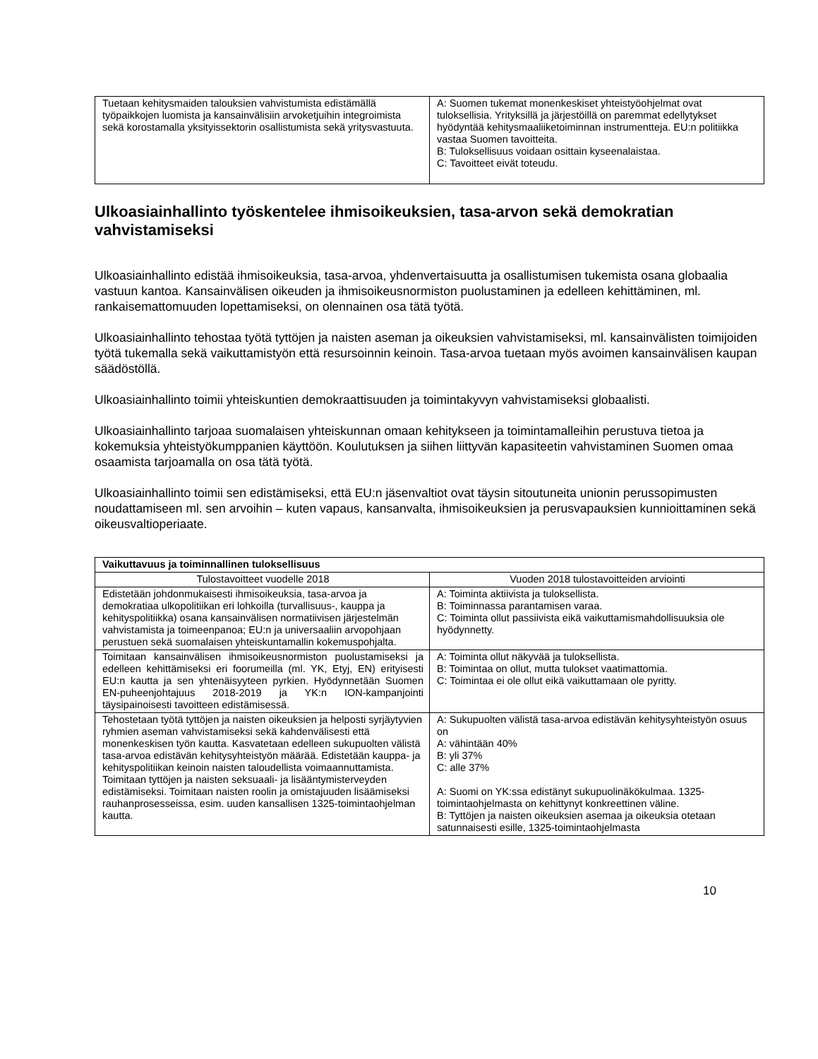| Tuetaan kehitysmaiden talouksien vahvistumista edistämällä työpaikkojen luomista ja kansainvälisiin arvoketjuihin integroimista sekä korostamalla yksityissektorin osallistumista sekä yritysvastuuta. | A: Suomen tukemat monenkeskiset yhteistyöohjelmat ovat tuloksellisia. Yrityksillä ja järjestöillä on paremmat edellytykset hyödyntää kehitysmaaliiketoiminnan instrumentteja. EU:n politiikka vastaa Suomen tavoitteita. B: Tuloksellisuus voidaan osittain kyseenalaistaa. C: Tavoitteet eivät toteudu. |
Ulkoasiainhallinto työskentelee ihmisoikeuksien, tasa-arvon sekä demokratian vahvistamiseksi
Ulkoasiainhallinto edistää ihmisoikeuksia, tasa-arvoa, yhdenvertaisuutta ja osallistumisen tukemista osana globaalia vastuun kantoa. Kansainvälisen oikeuden ja ihmisoikeusnormiston puolustaminen ja edelleen kehittäminen, ml. rankaisemattomuuden lopettamiseksi, on olennainen osa tätä työtä.
Ulkoasiainhallinto tehostaa työtä tyttöjen ja naisten aseman ja oikeuksien vahvistamiseksi, ml. kansainvälisten toimijoiden työtä tukemalla sekä vaikuttamistyön että resursoinnin keinoin. Tasa-arvoa tuetaan myös avoimen kansainvälisen kaupan säädöstöllä.
Ulkoasiainhallinto toimii yhteiskuntien demokraattisuuden ja toimintakyvyn vahvistamiseksi globaalisti.
Ulkoasiainhallinto tarjoaa suomalaisen yhteiskunnan omaan kehitykseen ja toimintamalleihin perustuva tietoa ja kokemuksia yhteistyökumppanien käyttöön. Koulutuksen ja siihen liittyvän kapasiteetin vahvistaminen Suomen omaa osaamista tarjoamalla on osa tätä työtä.
Ulkoasiainhallinto toimii sen edistämiseksi, että EU:n jäsenvaltiot ovat täysin sitoutuneita unionin perussopimusten noudattamiseen ml. sen arvoihin – kuten vapaus, kansanvalta, ihmisoikeuksien ja perusvapauksien kunnioittaminen sekä oikeusvaltioperiaate.
| Vaikuttavuus ja toiminnallinen tuloksellisuus | |
| --- | --- |
| Tulostavoitteet vuodelle 2018 | Vuoden 2018 tulostavoitteiden arviointi |
| Edistetään johdonmukaisesti ihmisoikeuksia, tasa-arvoa ja demokratiaa ulkopolitiikan eri lohkoilla (turvallisuus-, kauppa ja kehityspolitiikka) osana kansainvälisen normatiivisen järjestelmän vahvistamista ja toimeenpanoa; EU:n ja universaaliin arvopohjaan perustuen sekä suomalaisen yhteiskuntamallin kokemuspohjalta. | A: Toiminta aktiivista ja tuloksellista. B: Toiminnassa parantamisen varaa. C: Toiminta ollut passiivista eikä vaikuttamismahdollisuuksia ole hyödynnetty. |
| Toimitaan kansainvälisen ihmisoikeusnormiston puolustamiseksi ja edelleen kehittämiseksi eri foorumeilla (ml. YK, Etyj, EN) erityisesti EU:n kautta ja sen yhtenäisyyteen pyrkien. Hyödynnetään Suomen EN-puheenjohtajuus 2018-2019 ja YK:n ION-kampanjointi täysipainoisesti tavoitteen edistämisessä. | A: Toiminta ollut näkyvää ja tuloksellista. B: Toimintaa on ollut, mutta tulokset vaatimattomia. C: Toimintaa ei ole ollut eikä vaikuttamaan ole pyritty. |
| Tehostetaan työtä tyttöjen ja naisten oikeuksien ja helposti syrjäytyvien ryhmien aseman vahvistamiseksi sekä kahdenvälisesti että monenkeskisen työn kautta. Kasvatetaan edelleen sukupuolten välistä tasa-arvoa edistävän kehitysyhteistyön määrää. Edistetään kauppa- ja kehityspolitiikan keinoin naisten taloudellista voimaannuttamista. Toimitaan tyttöjen ja naisten seksuaali- ja lisääntymisterveyden edistämiseksi. Toimitaan naisten roolin ja omistajuuden lisäämiseksi rauhanprosesseissa, esim. uuden kansallisen 1325-toimintaohjelman kautta. | A: Sukupuolten välistä tasa-arvoa edistävän kehitysyhteistyön osuus on A: vähintään 40% B: yli 37% C: alle 37% A: Suomi on YK:ssa edistänyt sukupuolinäkökulmaa. 1325-toimintaohjelmasta on kehittynyt konkreettinen väline. B: Tyttöjen ja naisten oikeuksien asemaa ja oikeuksia otetaan satunnaisesti esille, 1325-toimintaohjelmasta |
10